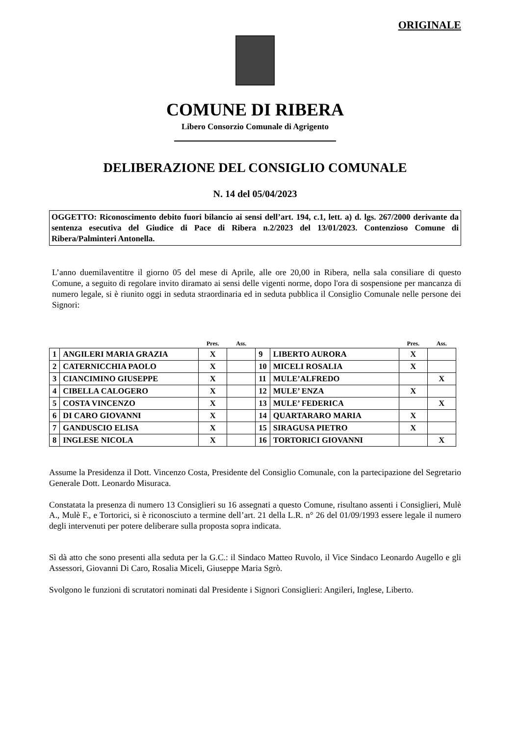ORIGINALE
COMUNE DI RIBERA
Libero Consorzio Comunale di Agrigento
DELIBERAZIONE DEL CONSIGLIO COMUNALE
N. 14 del 05/04/2023
OGGETTO: Riconoscimento debito fuori bilancio ai sensi dell’art. 194, c.1, lett. a) d. lgs. 267/2000 derivante da sentenza esecutiva del Giudice di Pace di Ribera n.2/2023 del 13/01/2023. Contenzioso Comune di Ribera/Palminteri Antonella.
L’anno duemilaventitre il giorno 05 del mese di Aprile, alle ore 20,00 in Ribera, nella sala consiliare di questo Comune, a seguito di regolare invito diramato ai sensi delle vigenti norme, dopo l'ora di sospensione per mancanza di numero legale, si è riunito oggi in seduta straordinaria ed in seduta pubblica il Consiglio Comunale nelle persone dei Signori:
| | | Pres. | Ass. | | | Pres. | Ass. |
| --- | --- | --- | --- | --- | --- | --- | --- |
| 1 | ANGILERI MARIA GRAZIA | X | | 9 | LIBERTO AURORA | X | |
| 2 | CATERNICCHIA PAOLO | X | | 10 | MICELI ROSALIA | X | |
| 3 | CIANCIMINO GIUSEPPE | X | | 11 | MULE’ALFREDO | | X |
| 4 | CIBELLA CALOGERO | X | | 12 | MULE’ ENZA | X | |
| 5 | COSTA VINCENZO | X | | 13 | MULE’ FEDERICA | | X |
| 6 | DI CARO GIOVANNI | X | | 14 | QUARTARARO MARIA | X | |
| 7 | GANDUSCIO ELISA | X | | 15 | SIRAGUSA PIETRO | X | |
| 8 | INGLESE NICOLA | X | | 16 | TORTORICI GIOVANNI | | X |
Assume la Presidenza il Dott. Vincenzo Costa, Presidente del Consiglio Comunale, con la partecipazione del Segretario Generale Dott. Leonardo Misuraca.
Constatata la presenza di numero 13 Consiglieri su 16 assegnati a questo Comune, risultano assenti i Consiglieri, Mulè A., Mulè F., e Tortorici, si è riconosciuto a termine dell’art. 21 della L.R. n° 26 del 01/09/1993 essere legale il numero degli intervenuti per potere deliberare sulla proposta sopra indicata.
Sì dà atto che sono presenti alla seduta per la G.C.: il Sindaco Matteo Ruvolo, il Vice Sindaco Leonardo Augello e gli Assessori, Giovanni Di Caro, Rosalia Miceli, Giuseppe Maria Sgrò.
Svolgono le funzioni di scrutatori nominati dal Presidente i Signori Consiglieri: Angileri, Inglese, Liberto.